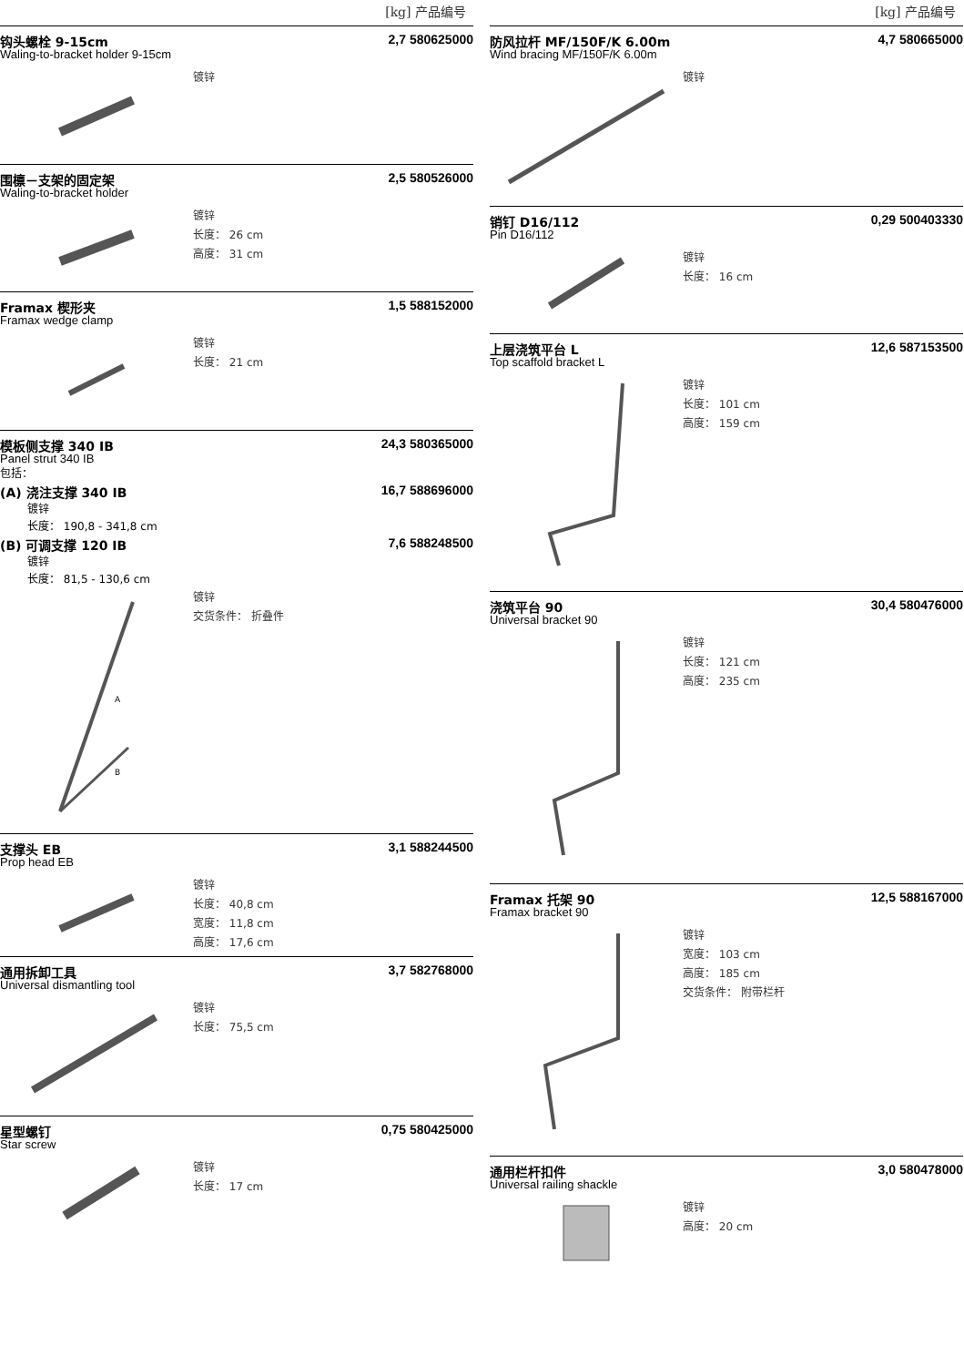[kg] 产品编号
钩头螺栓 9-15cm 2,7 580625000
Waling-to-bracket holder 9-15cm
镀锌
围檩－支架的固定架 2,5 580526000
Waling-to-bracket holder
镀锌
长度： 26 cm
高度： 31 cm
Framax 楔形夹 1,5 588152000
Framax wedge clamp
镀锌
长度： 21 cm
模板侧支撑 340 IB 24,3 580365000
Panel strut 340 IB
包括：
(A) 浇注支撑 340 IB 16,7 588696000
镀锌
长度： 190,8 - 341,8 cm
(B) 可调支撑 120 IB 7,6 588248500
镀锌
长度： 81,5 - 130,6 cm
A
B
镀锌
交货条件： 折叠件
支撑头 EB 3,1 588244500
Prop head EB
镀锌
长度： 40,8 cm
宽度： 11,8 cm
高度： 17,6 cm
通用拆卸工具 3,7 582768000
Universal dismantling tool
镀锌
长度： 75,5 cm
星型螺钉 0,75 580425000
Star screw
镀锌
长度： 17 cm
[kg] 产品编号
防风拉杆 MF/150F/K 6.00m 4,7 580665000
Wind bracing MF/150F/K 6.00m
镀锌
销钉 D16/112 0,29 500403330
Pin D16/112
镀锌
长度： 16 cm
上层浇筑平台 L 12,6 587153500
Top scaffold bracket L
镀锌
长度： 101 cm
高度： 159 cm
浇筑平台 90 30,4 580476000
Universal bracket 90
镀锌
长度： 121 cm
高度： 235 cm
Framax 托架 90 12,5 588167000
Framax bracket 90
镀锌
宽度： 103 cm
高度： 185 cm
交货条件： 附带栏杆
通用栏杆扣件 3,0 580478000
Universal railing shackle
镀锌
高度： 20 cm